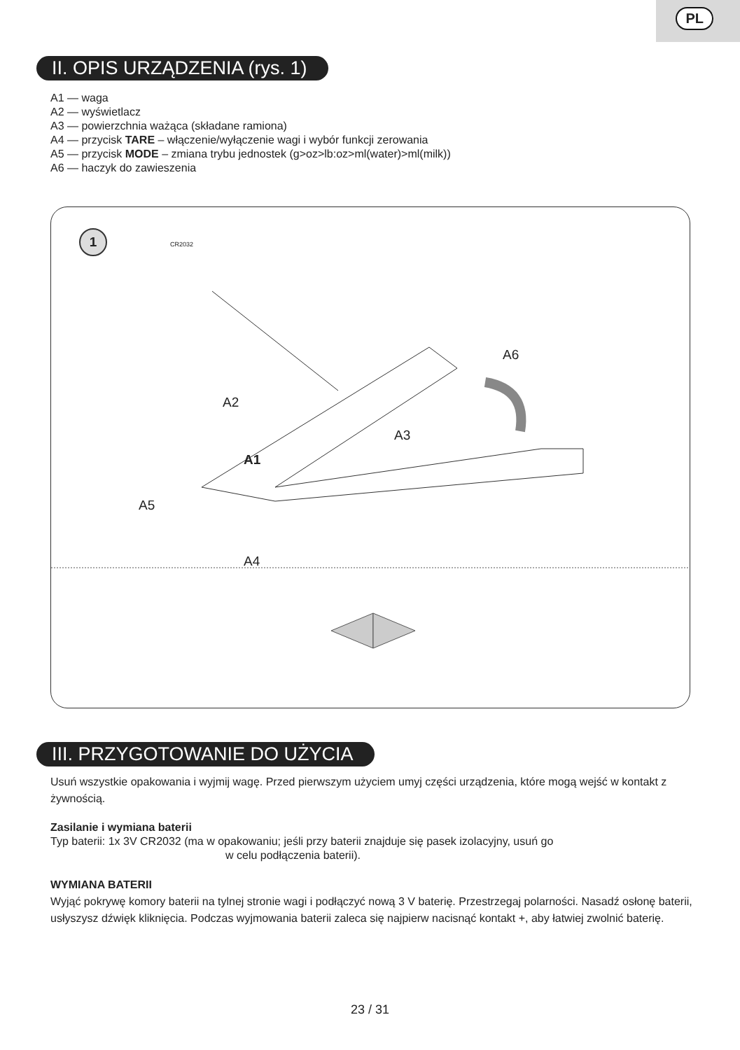PL
II. OPIS URZĄDZENIA (rys. 1)
A1 — waga
A2 — wyświetlacz
A3 — powierzchnia ważąca (składane ramiona)
A4 — przycisk TARE – włączenie/wyłączenie wagi i wybór funkcji zerowania
A5 — przycisk MODE – zmiana trybu jednostek (g>oz>lb:oz>ml(water)>ml(milk))
A6 — haczyk do zawieszenia
1
CR2032
A6
A2
A3
A1
A5
A4
III. PRZYGOTOWANIE DO UŻYCIA
Usuń wszystkie opakowania i wyjmij wagę. Przed pierwszym użyciem umyj części urządzenia, które mogą wejść w kontakt z żywnością.
Zasilanie i wymiana baterii
Typ baterii: 1x 3V CR2032 (ma w opakowaniu; jeśli przy baterii znajduje się pasek izolacyjny, usuń go
w celu podłączenia baterii).
WYMIANA BATERII
Wyjąć pokrywę komory baterii na tylnej stronie wagi i podłączyć nową 3 V baterię. Przestrzegaj polarności. Nasadź osłonę baterii, usłyszysz dźwięk kliknięcia. Podczas wyjmowania baterii zaleca się najpierw nacisnąć kontakt +, aby łatwiej zwolnić baterię.
23 / 31